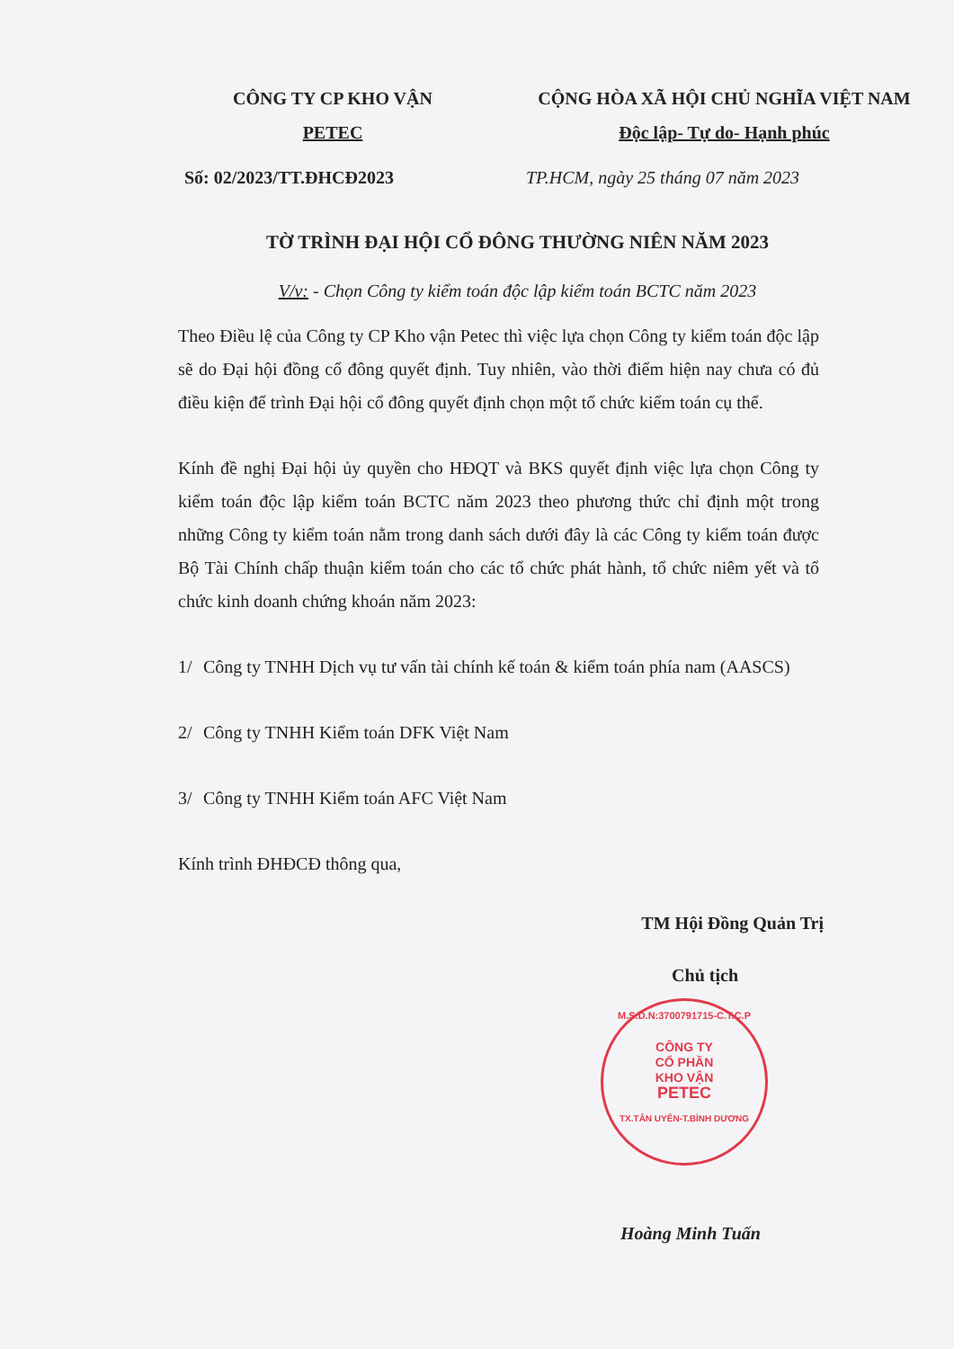CÔNG TY CP KHO VẬN
PETEC
CỘNG HÒA XÃ HỘI CHỦ NGHĨA VIỆT NAM
Độc lập- Tự do- Hạnh phúc
Số: 02/2023/TT.ĐHCĐ2023 TP.HCM, ngày 25 tháng 07 năm 2023
TỜ TRÌNH ĐẠI HỘI CỔ ĐÔNG THƯỜNG NIÊN NĂM 2023
V/v: - Chọn Công ty kiểm toán độc lập kiểm toán BCTC năm 2023
Theo Điều lệ của Công ty CP Kho vận Petec thì việc lựa chọn Công ty kiểm toán độc lập sẽ do Đại hội đồng cổ đông quyết định. Tuy nhiên, vào thời điểm hiện nay chưa có đủ điều kiện để trình Đại hội cổ đông quyết định chọn một tổ chức kiểm toán cụ thể.
Kính đề nghị Đại hội ủy quyền cho HĐQT và BKS quyết định việc lựa chọn Công ty kiểm toán độc lập kiểm toán BCTC năm 2023 theo phương thức chỉ định một trong những Công ty kiểm toán nằm trong danh sách dưới đây là các Công ty kiểm toán được Bộ Tài Chính chấp thuận kiểm toán cho các tổ chức phát hành, tổ chức niêm yết và tổ chức kinh doanh chứng khoán năm 2023:
1/ Công ty TNHH Dịch vụ tư vấn tài chính kế toán & kiểm toán phía nam (AASCS)
2/ Công ty TNHH Kiểm toán DFK Việt Nam
3/ Công ty TNHH Kiểm toán AFC Việt Nam
Kính trình ĐHĐCĐ thông qua,
TM Hội Đồng Quản Trị
Chủ tịch
M.S.D.N:3700791715-C.T.C.P
CÔNG TY
CỔ PHẦN
KHO VẬN
PETEC
TX.TÂN UYÊN-T.BÌNH DƯƠNG
Hoàng Minh Tuấn